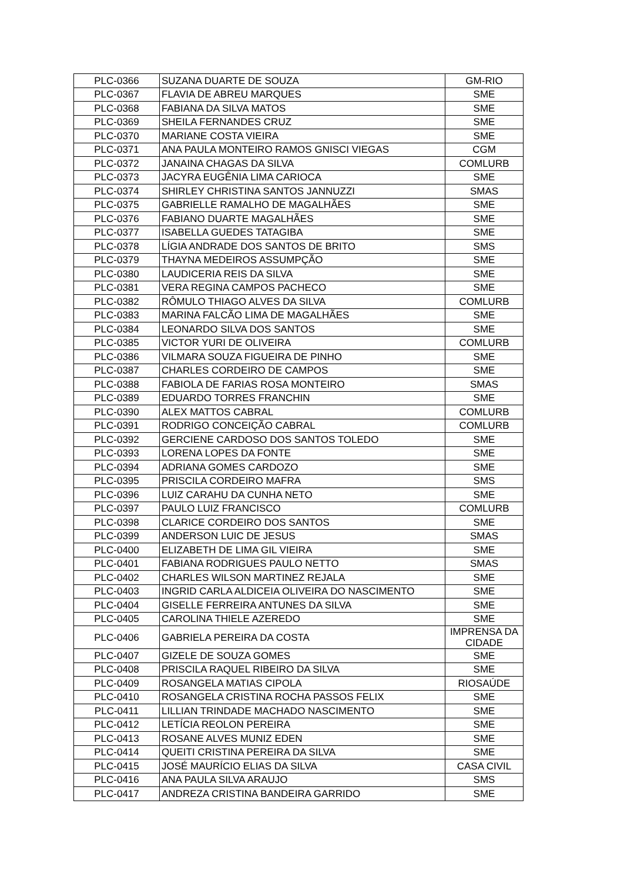| PLC-0366 | SUZANA DUARTE DE SOUZA | GM-RIO |
| PLC-0367 | FLAVIA DE ABREU MARQUES | SME |
| PLC-0368 | FABIANA DA SILVA MATOS | SME |
| PLC-0369 | SHEILA FERNANDES CRUZ | SME |
| PLC-0370 | MARIANE COSTA VIEIRA | SME |
| PLC-0371 | ANA PAULA MONTEIRO RAMOS GNISCI VIEGAS | CGM |
| PLC-0372 | JANAINA CHAGAS DA SILVA | COMLURB |
| PLC-0373 | JACYRA EUGÊNIA LIMA CARIOCA | SME |
| PLC-0374 | SHIRLEY CHRISTINA SANTOS JANNUZZI | SMAS |
| PLC-0375 | GABRIELLE RAMALHO DE MAGALHÃES | SME |
| PLC-0376 | FABIANO DUARTE MAGALHÃES | SME |
| PLC-0377 | ISABELLA GUEDES TATAGIBA | SME |
| PLC-0378 | LÍGIA ANDRADE DOS SANTOS DE BRITO | SMS |
| PLC-0379 | THAYNA MEDEIROS ASSUMPÇÃO | SME |
| PLC-0380 | LAUDICERIA REIS DA SILVA | SME |
| PLC-0381 | VERA REGINA CAMPOS PACHECO | SME |
| PLC-0382 | RÔMULO THIAGO ALVES DA SILVA | COMLURB |
| PLC-0383 | MARINA FALCÃO LIMA DE MAGALHÃES | SME |
| PLC-0384 | LEONARDO SILVA DOS SANTOS | SME |
| PLC-0385 | VICTOR YURI DE OLIVEIRA | COMLURB |
| PLC-0386 | VILMARA SOUZA FIGUEIRA DE PINHO | SME |
| PLC-0387 | CHARLES CORDEIRO DE CAMPOS | SME |
| PLC-0388 | FABIOLA DE FARIAS ROSA MONTEIRO | SMAS |
| PLC-0389 | EDUARDO TORRES FRANCHIN | SME |
| PLC-0390 | ALEX MATTOS CABRAL | COMLURB |
| PLC-0391 | RODRIGO CONCEIÇÃO CABRAL | COMLURB |
| PLC-0392 | GERCIENE CARDOSO DOS SANTOS TOLEDO | SME |
| PLC-0393 | LORENA LOPES DA FONTE | SME |
| PLC-0394 | ADRIANA GOMES CARDOZO | SME |
| PLC-0395 | PRISCILA CORDEIRO MAFRA | SMS |
| PLC-0396 | LUIZ CARAHU DA CUNHA NETO | SME |
| PLC-0397 | PAULO LUIZ FRANCISCO | COMLURB |
| PLC-0398 | CLARICE CORDEIRO DOS SANTOS | SME |
| PLC-0399 | ANDERSON LUIC DE JESUS | SMAS |
| PLC-0400 | ELIZABETH DE LIMA GIL VIEIRA | SME |
| PLC-0401 | FABIANA RODRIGUES PAULO NETTO | SMAS |
| PLC-0402 | CHARLES WILSON MARTINEZ REJALA | SME |
| PLC-0403 | INGRID CARLA ALDICEIA OLIVEIRA DO NASCIMENTO | SME |
| PLC-0404 | GISELLE FERREIRA ANTUNES DA SILVA | SME |
| PLC-0405 | CAROLINA THIELE AZEREDO | SME |
| PLC-0406 | GABRIELA PEREIRA DA COSTA | IMPRENSA DA CIDADE |
| PLC-0407 | GIZELE DE SOUZA GOMES | SME |
| PLC-0408 | PRISCILA RAQUEL RIBEIRO DA SILVA | SME |
| PLC-0409 | ROSANGELA MATIAS CIPOLA | RIOSAÚDE |
| PLC-0410 | ROSANGELA CRISTINA ROCHA PASSOS FELIX | SME |
| PLC-0411 | LILLIAN TRINDADE MACHADO NASCIMENTO | SME |
| PLC-0412 | LETÍCIA REOLON PEREIRA | SME |
| PLC-0413 | ROSANE ALVES MUNIZ EDEN | SME |
| PLC-0414 | QUEITI CRISTINA PEREIRA DA SILVA | SME |
| PLC-0415 | JOSÉ MAURÍCIO ELIAS DA SILVA | CASA CIVIL |
| PLC-0416 | ANA PAULA SILVA ARAUJO | SMS |
| PLC-0417 | ANDREZA CRISTINA BANDEIRA GARRIDO | SME |